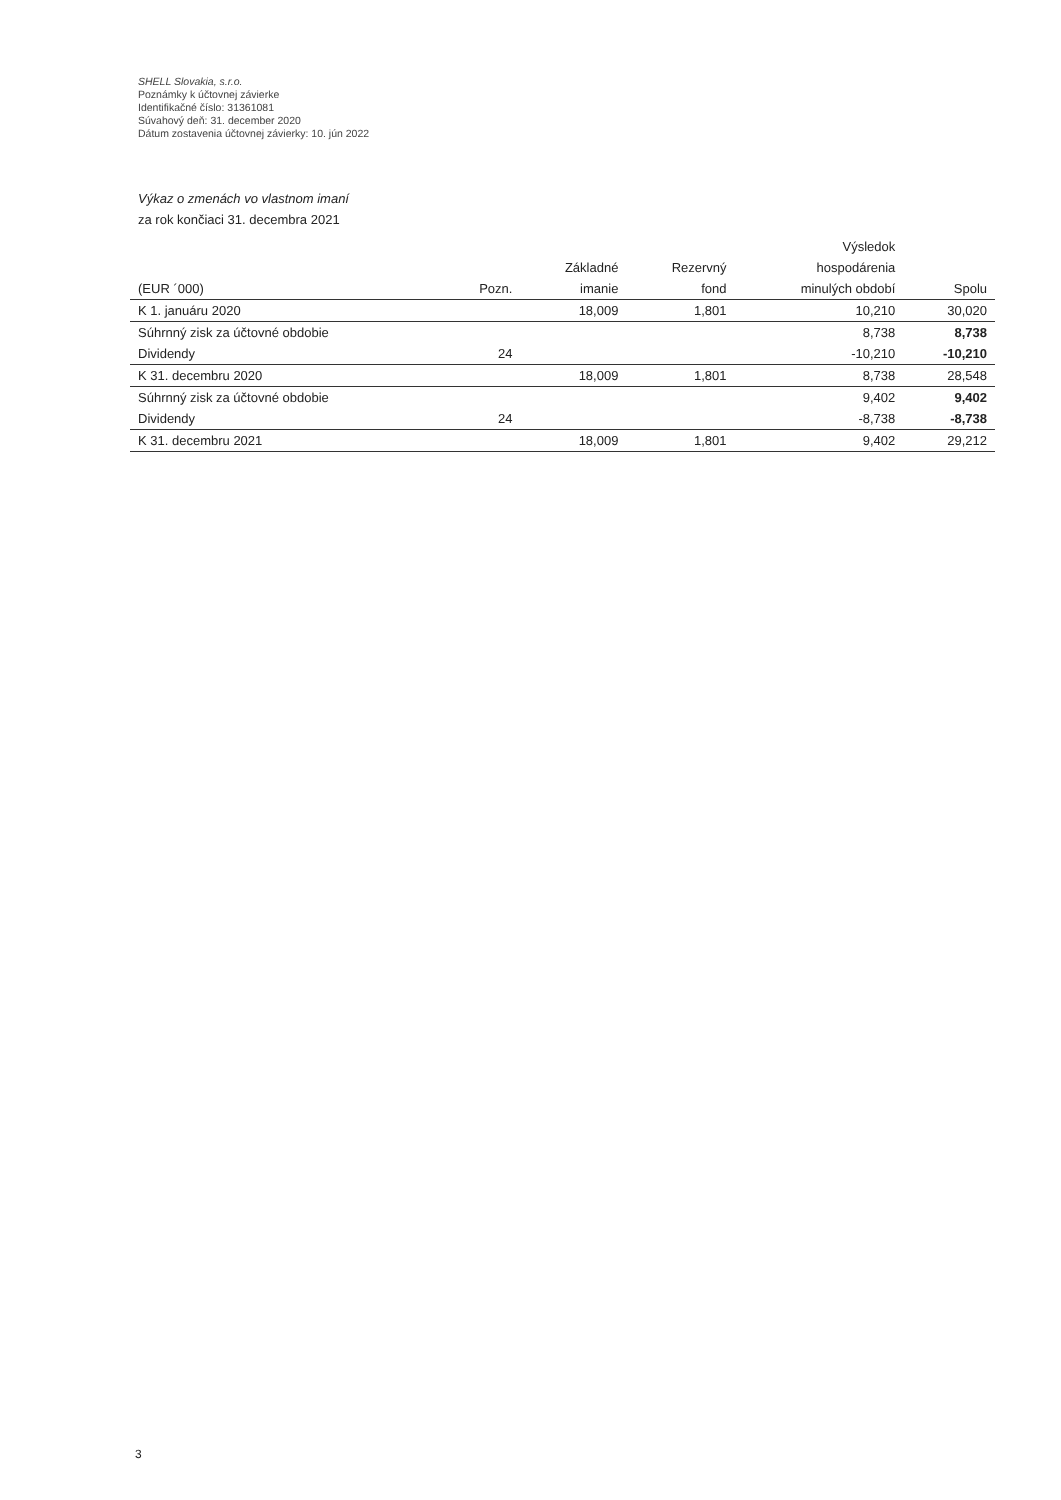SHELL Slovakia, s.r.o.
Poznámky k účtovnej závierke
Identifikačné číslo: 31361081
Súvahový deň: 31. december 2020
Dátum zostavenia účtovnej závierky: 10. jún 2022
Výkaz o zmenách vo vlastnom imaní
za rok končiaci 31. decembra 2021
| | | | | Výsledok | |
| --- | --- | --- | --- | --- | --- |
| | | Základné | Rezervný | hospodárenia | |
| (EUR ´000) | Pozn. | imanie | fond | minulých období | Spolu |
| K 1. januáru 2020 | | 18,009 | 1,801 | 10,210 | 30,020 |
| Súhrnný zisk za účtovné obdobie | | | | 8,738 | 8,738 |
| Dividendy | 24 | | | -10,210 | -10,210 |
| K 31. decembru 2020 | | 18,009 | 1,801 | 8,738 | 28,548 |
| Súhrnný zisk za účtovné obdobie | | | | 9,402 | 9,402 |
| Dividendy | 24 | | | -8,738 | -8,738 |
| K 31. decembru 2021 | | 18,009 | 1,801 | 9,402 | 29,212 |
3